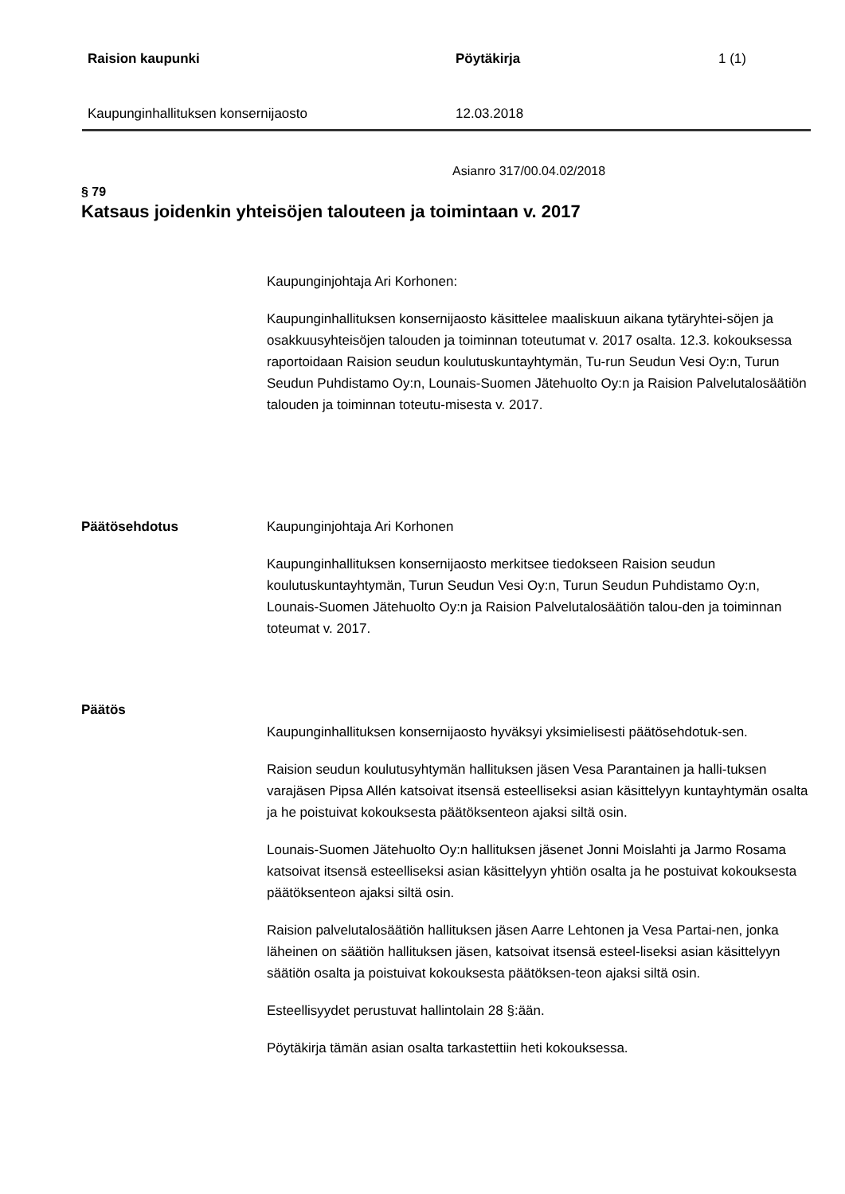Raision kaupunki Pöytäkirja 1 (1)
Kaupunginhallituksen konsernijaosto 12.03.2018
Asianro 317/00.04.02/2018
§ 79
Katsaus joidenkin yhteisöjen talouteen ja toimintaan v. 2017
Kaupunginjohtaja Ari Korhonen:
Kaupunginhallituksen konsernijaosto käsittelee maaliskuun aikana tytäryhtei-söjen ja osakkuusyhteisöjen talouden ja toiminnan toteutumat v. 2017 osalta. 12.3. kokouksessa raportoidaan Raision seudun koulutuskuntayhtymän, Tu-run Seudun Vesi Oy:n, Turun Seudun Puhdistamo Oy:n, Lounais-Suomen Jätehuolto Oy:n ja Raision Palvelutalosäätiön talouden ja toiminnan toteutu-misesta v. 2017.
Päätösehdotus
Kaupunginjohtaja Ari Korhonen
Kaupunginhallituksen konsernijaosto merkitsee tiedokseen Raision seudun koulutuskuntayhtymän, Turun Seudun Vesi Oy:n, Turun Seudun Puhdistamo Oy:n, Lounais-Suomen Jätehuolto Oy:n ja Raision Palvelutalosäätiön talou-den ja toiminnan toteumat v. 2017.
Päätös
Kaupunginhallituksen konsernijaosto hyväksyi yksimielisesti päätösehdotuk-sen.
Raision seudun koulutusyhtymän hallituksen jäsen Vesa Parantainen ja halli-tuksen varajäsen Pipsa Allén katsoivat itsensä esteelliseksi asian käsittelyyn kuntayhtymän osalta ja he poistuivat kokouksesta päätöksenteon ajaksi siltä osin.
Lounais-Suomen Jätehuolto Oy:n hallituksen jäsenet Jonni Moislahti ja Jarmo Rosama katsoivat itsensä esteelliseksi asian käsittelyyn yhtiön osalta ja he postuivat kokouksesta päätöksenteon ajaksi siltä osin.
Raision palvelutalosäätiön hallituksen jäsen Aarre Lehtonen ja Vesa Partai-nen, jonka läheinen on säätiön hallituksen jäsen, katsoivat itsensä esteel-liseksi asian käsittelyyn säätiön osalta ja poistuivat kokouksesta päätöksen-teon ajaksi siltä osin.
Esteellisyydet perustuvat hallintolain 28 §:ään.
Pöytäkirja tämän asian osalta tarkastettiin heti kokouksessa.